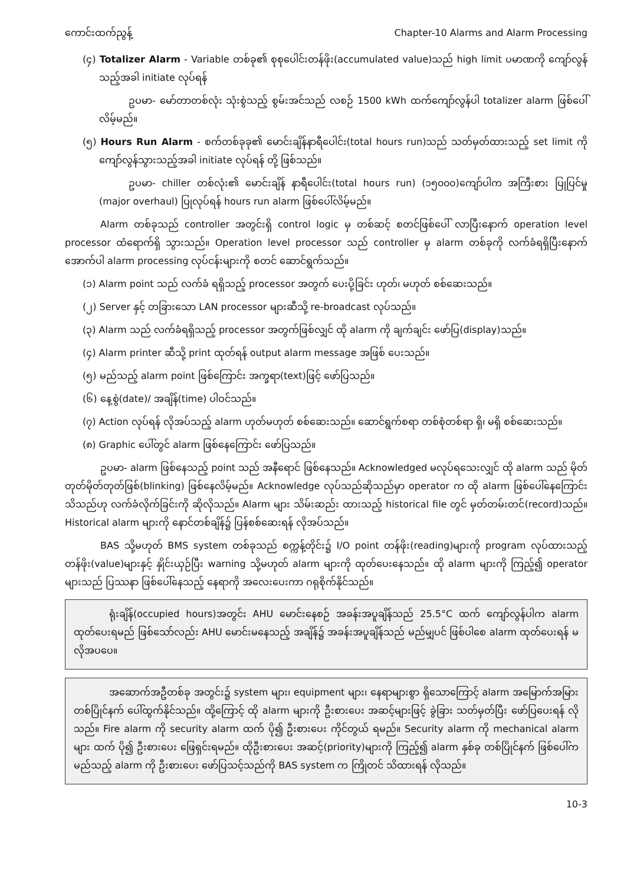ကောင်းထက်ညွန့် Chapter-10 Alarms and Alarm Processing
(၄) Totalizer Alarm - Variable တစ်ခု၏ စုစုပေါင်းတန်ဖိုး(accumulated value)သည် high limit ပမာဏကို ကျော်လွန်သည့်အခါ initiate လုပ်ရန်
ဥပမာ- မော်တာတစ်လုံး သုံးစွဲသည့် စွမ်းအင်သည် လစဉ် 1500 kWh ထက်ကျော်လွန်ပါ totalizer alarm ဖြစ်ပေါ်လိမ့်မည်။
(၅) Hours Run Alarm - စက်တစ်ခုခု၏ မောင်းချိန်နာရီပေါင်း(total hours run)သည် သတ်မှတ်ထားသည့် set limit ကို ကျော်လွန်သွားသည့်အခါ initiate လုပ်ရန် တို့ ဖြစ်သည်။
ဥပမာ- chiller တစ်လုံး၏ မောင်းချိန် နာရီပေါင်း(total hours run) (၁၅၀၀၀)ကျော်ပါက အကြီးစား ပြုပြင်မှု (major overhaul) ပြုလုပ်ရန် hours run alarm ဖြစ်ပေါ်လိမ့်မည်။
Alarm တစ်ခုသည် controller အတွင်းရှိ control logic မှ တစ်ဆင့် စတင်ဖြစ်ပေါ် လာပြီးနောက် operation level processor ထံရောက်ရှိ သွားသည်။ Operation level processor သည် controller မှ alarm တစ်ခုကို လက်ခံရရှိပြီးနောက် အောက်ပါ alarm processing လုပ်ငန်းများကို စတင် ဆောင်ရွက်သည်။
(၁) Alarm point သည် လက်ခံ ရရှိသည့် processor အတွက် ပေးပို့ခြင်း ဟုတ်၊ မဟုတ် စစ်ဆေးသည်။
(၂) Server နှင့် တခြားသော LAN processor များဆီသို့ re-broadcast လုပ်သည်။
(၃) Alarm သည် လက်ခံရရှိသည့် processor အတွက်ဖြစ်လျှင် ထို alarm ကို ချက်ချင်း ဖော်ပြ(display)သည်။
(၄) Alarm printer ဆီသို့ print ထုတ်ရန် output alarm message အဖြစ် ပေးသည်။
(၅) မည်သည့် alarm point ဖြစ်ကြောင်း အက္ခရာ(text)ဖြင့် ဖော်ပြသည်။
(၆) နေ့စွဲ(date)/ အချိန်(time) ပါဝင်သည်။
(၇) Action လုပ်ရန် လိုအပ်သည့် alarm ဟုတ်မဟုတ် စစ်ဆေးသည်။ ဆောင်ရွက်စရာ တစ်စုံတစ်ရာ ရှိ၊ မရှိ စစ်ဆေးသည်။
(၈) Graphic ပေါ်တွင် alarm ဖြစ်နေကြောင်း ဖော်ပြသည်။
ဥပမာ- alarm ဖြစ်နေသည့် point သည် အနီရောင် ဖြစ်နေသည်။ Acknowledged မလုပ်ရသေးလျှင် ထို alarm သည် မိုတ်တုတ်မိုတ်တုတ်ဖြစ်(blinking) ဖြစ်နေလိမ့်မည်။ Acknowledge လုပ်သည်ဆိုသည်မှာ operator က ထို alarm ဖြစ်ပေါ်နေကြောင်း သိသည်ဟု လက်ခံလိုက်ခြင်းကို ဆိုလိုသည်။ Alarm များ သိမ်းဆည်း ထားသည့် historical file တွင် မှတ်တမ်းတင်(record)သည်။ Historical alarm များကို နောင်တစ်ချိန်၌ ပြန်စစ်ဆေးရန် လိုအပ်သည်။
BAS သို့မဟုတ် BMS system တစ်ခုသည် စက္ကန့်တိုင်း၌ I/O point တန်ဖိုး(reading)များကို program လုပ်ထားသည့် တန်ဖိုး(value)များနှင့် နှိုင်းယှဉ်ပြီး warning သို့မဟုတ် alarm များကို ထုတ်ပေးနေသည်။ ထို alarm များကို ကြည့်၍ operator များသည် ပြဿနာ ဖြစ်ပေါ်နေသည့် နေရာကို အလေးပေးကာ ဂရုစိုက်နိုင်သည်။
ရုံးချိန်(occupied hours)အတွင်း AHU မောင်းနေစဉ် အခန်းအပူချိန်သည် 25.5°C ထက် ကျော်လွန်ပါက alarm ထုတ်ပေးရမည် ဖြစ်သော်လည်း AHU မောင်းမနေသည့် အချိန်၌ အခန်းအပူချိန်သည် မည်မျှပင် ဖြစ်ပါစေ alarm ထုတ်ပေးရန် မလိုအပပေ။
အဆောက်အဦတစ်ခု အတွင်း၌ system များ၊ equipment များ၊ နေရာများစွာ ရှိသောကြောင့် alarm အမြောက်အမြား တစ်ပြိုင်နက် ပေါ်ထွက်နိုင်သည်။ ထို့ကြောင့် ထို alarm များကို ဦးစားပေး အဆင့်များဖြင့် ခွဲခြား သတ်မှတ်ပြီး ဖော်ပြပေးရန် လိုသည်။ Fire alarm ကို security alarm ထက် ပို၍ ဦးစားပေး ကိုင်တွယ် ရမည်။ Security alarm ကို mechanical alarm များ ထက် ပို၍ ဦးစားပေး ဖြေရှင်းရမည်။ ထိုဦးစားပေး အဆင့်(priority)များကို ကြည့်၍ alarm နှစ်ခု တစ်ပြိုင်နက် ဖြစ်ပေါ်က မည်သည့် alarm ကို ဦးစားပေး ဖော်ပြသင့်သည်ကို BAS system က ကြိုတင် သိထားရန် လိုသည်။
10-3